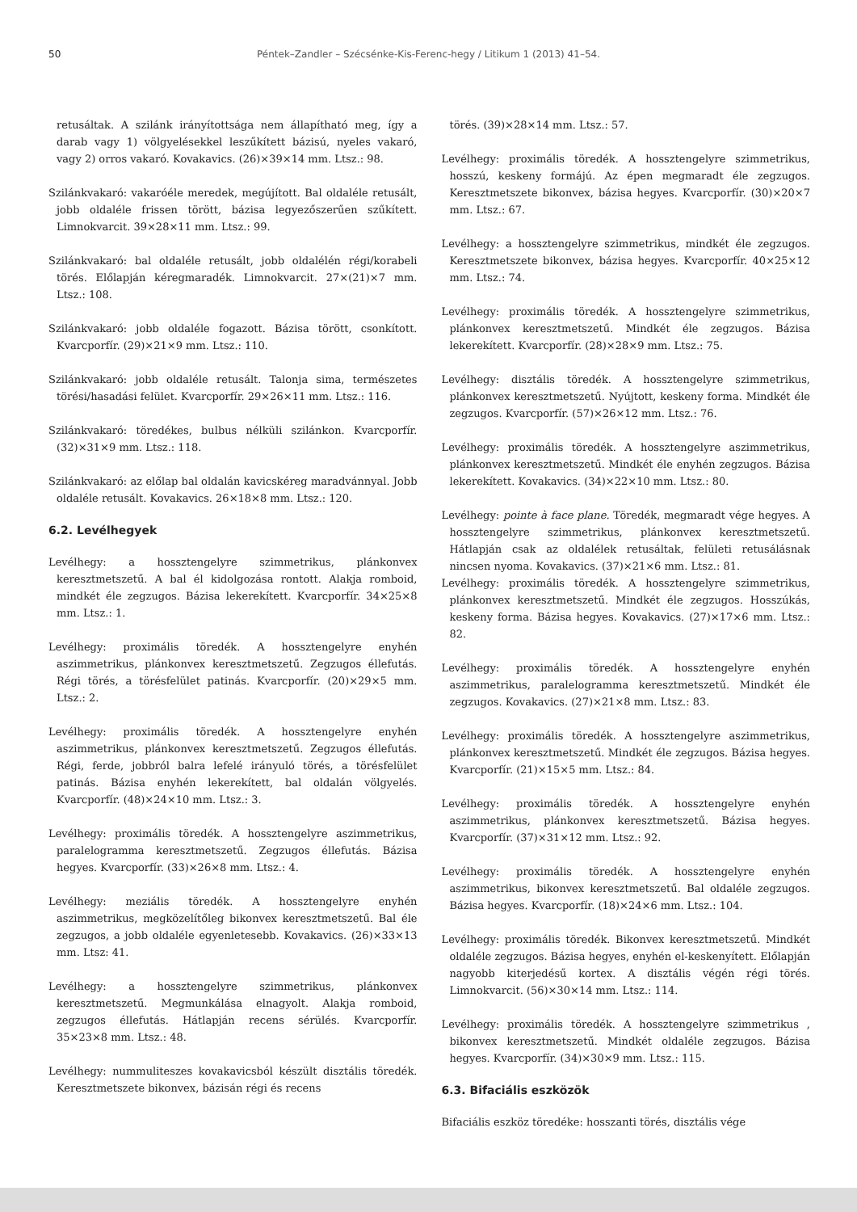50 Péntek–Zandler – Szécsénke-Kis-Ferenc-hegy / Litikum 1 (2013) 41–54.
retusáltak. A szilánk irányítottsága nem állapítható meg, így a darab vagy 1) völgyelésekkel leszűkített bázisú, nyeles vakaró, vagy 2) orros vakaró. Kovakavics. (26)×39×14 mm. Ltsz.: 98.
Szilánkvakaró: vakaróéle meredek, megújított. Bal oldaléle retusált, jobb oldaléle frissen törött, bázisa legyezőszerűen szűkített. Limnokvarcit. 39×28×11 mm. Ltsz.: 99.
Szilánkvakaró: bal oldaléle retusált, jobb oldalélén régi/korabeli törés. Előlapján kéregmaradék. Limnokvarcit. 27×(21)×7 mm. Ltsz.: 108.
Szilánkvakaró: jobb oldaléle fogazott. Bázisa törött, csonkított. Kvarcporfír. (29)×21×9 mm. Ltsz.: 110.
Szilánkvakaró: jobb oldaléle retusált. Talonja sima, természetes törési/hasadási felület. Kvarcporfír. 29×26×11 mm. Ltsz.: 116.
Szilánkvakaró: töredékes, bulbus nélküli szilánkon. Kvarcporfír. (32)×31×9 mm. Ltsz.: 118.
Szilánkvakaró: az előlap bal oldalán kavicskéreg maradvánnyal. Jobb oldaléle retusált. Kovakavics. 26×18×8 mm. Ltsz.: 120.
6.2. Levélhegyek
Levélhegy: a hossztengelyre szimmetrikus, plánkonvex keresztmetszetű. A bal él kidolgozása rontott. Alakja romboid, mindkét éle zegzugos. Bázisa lekerekített. Kvarcporfír. 34×25×8 mm. Ltsz.: 1.
Levélhegy: proximális töredék. A hossztengelyre enyhén aszimmetrikus, plánkonvex keresztmetszetű. Zegzugos éllefutás. Régi törés, a törésfelület patinás. Kvarcporfír. (20)×29×5 mm. Ltsz.: 2.
Levélhegy: proximális töredék. A hossztengelyre enyhén aszimmetrikus, plánkonvex keresztmetszetű. Zegzugos éllefutás. Régi, ferde, jobbról balra lefelé irányuló törés, a törésfelület patinás. Bázisa enyhén lekerekített, bal oldalán völgyelés. Kvarcporfír. (48)×24×10 mm. Ltsz.: 3.
Levélhegy: proximális töredék. A hossztengelyre aszimmetrikus, paralelogramma keresztmetszetű. Zegzugos éllefutás. Bázisa hegyes. Kvarcporfír. (33)×26×8 mm. Ltsz.: 4.
Levélhegy: meziális töredék. A hossztengelyre enyhén aszimmetrikus, megközelítőleg bikonvex keresztmetszetű. Bal éle zegzugos, a jobb oldaléle egyenletesebb. Kovakavics. (26)×33×13 mm. Ltsz: 41.
Levélhegy: a hossztengelyre szimmetrikus, plánkonvex keresztmetszetű. Megmunkálása elnagyolt. Alakja romboid, zegzugos éllefutás. Hátlapján recens sérülés. Kvarcporfír. 35×23×8 mm. Ltsz.: 48.
Levélhegy: nummuliteszes kovakavicsból készült disztális töredék. Keresztmetszete bikonvex, bázisán régi és recens
törés. (39)×28×14 mm. Ltsz.: 57.
Levélhegy: proximális töredék. A hossztengelyre szimmetrikus, hosszú, keskeny formájú. Az épen megmaradt éle zegzugos. Keresztmetszete bikonvex, bázisa hegyes. Kvarcporfír. (30)×20×7 mm. Ltsz.: 67.
Levélhegy: a hossztengelyre szimmetrikus, mindkét éle zegzugos. Keresztmetszete bikonvex, bázisa hegyes. Kvarcporfír. 40×25×12 mm. Ltsz.: 74.
Levélhegy: proximális töredék. A hossztengelyre szimmetrikus, plánkonvex keresztmetszetű. Mindkét éle zegzugos. Bázisa lekerekített. Kvarcporfír. (28)×28×9 mm. Ltsz.: 75.
Levélhegy: disztális töredék. A hossztengelyre szimmetrikus, plánkonvex keresztmetszetű. Nyújtott, keskeny forma. Mindkét éle zegzugos. Kvarcporfír. (57)×26×12 mm. Ltsz.: 76.
Levélhegy: proximális töredék. A hossztengelyre aszimmetrikus, plánkonvex keresztmetszetű. Mindkét éle enyhén zegzugos. Bázisa lekerekített. Kovakavics. (34)×22×10 mm. Ltsz.: 80.
Levélhegy: pointe à face plane. Töredék, megmaradt vége hegyes. A hossztengelyre szimmetrikus, plánkonvex keresztmetszetű. Hátlapján csak az oldalélek retusáltak, felületi retusálásnak nincsen nyoma. Kovakavics. (37)×21×6 mm. Ltsz.: 81.
Levélhegy: proximális töredék. A hossztengelyre szimmetrikus, plánkonvex keresztmetszetű. Mindkét éle zegzugos. Hosszúkás, keskeny forma. Bázisa hegyes. Kovakavics. (27)×17×6 mm. Ltsz.: 82.
Levélhegy: proximális töredék. A hossztengelyre enyhén aszimmetrikus, paralelogramma keresztmetszetű. Mindkét éle zegzugos. Kovakavics. (27)×21×8 mm. Ltsz.: 83.
Levélhegy: proximális töredék. A hossztengelyre aszimmetrikus, plánkonvex keresztmetszetű. Mindkét éle zegzugos. Bázisa hegyes. Kvarcporfír. (21)×15×5 mm. Ltsz.: 84.
Levélhegy: proximális töredék. A hossztengelyre enyhén aszimmetrikus, plánkonvex keresztmetszetű. Bázisa hegyes. Kvarcporfír. (37)×31×12 mm. Ltsz.: 92.
Levélhegy: proximális töredék. A hossztengelyre enyhén aszimmetrikus, bikonvex keresztmetszetű. Bal oldaléle zegzugos. Bázisa hegyes. Kvarcporfír. (18)×24×6 mm. Ltsz.: 104.
Levélhegy: proximális töredék. Bikonvex keresztmetszetű. Mindkét oldaléle zegzugos. Bázisa hegyes, enyhén el-keskenyített. Előlapján nagyobb kiterjedésű kortex. A disztális végén régi törés. Limnokvarcit. (56)×30×14 mm. Ltsz.: 114.
Levélhegy: proximális töredék. A hossztengelyre szimmetrikus , bikonvex keresztmetszetű. Mindkét oldaléle zegzugos. Bázisa hegyes. Kvarcporfír. (34)×30×9 mm. Ltsz.: 115.
6.3. Bifaciális eszközök
Bifaciális eszköz töredéke: hosszanti törés, disztális vége